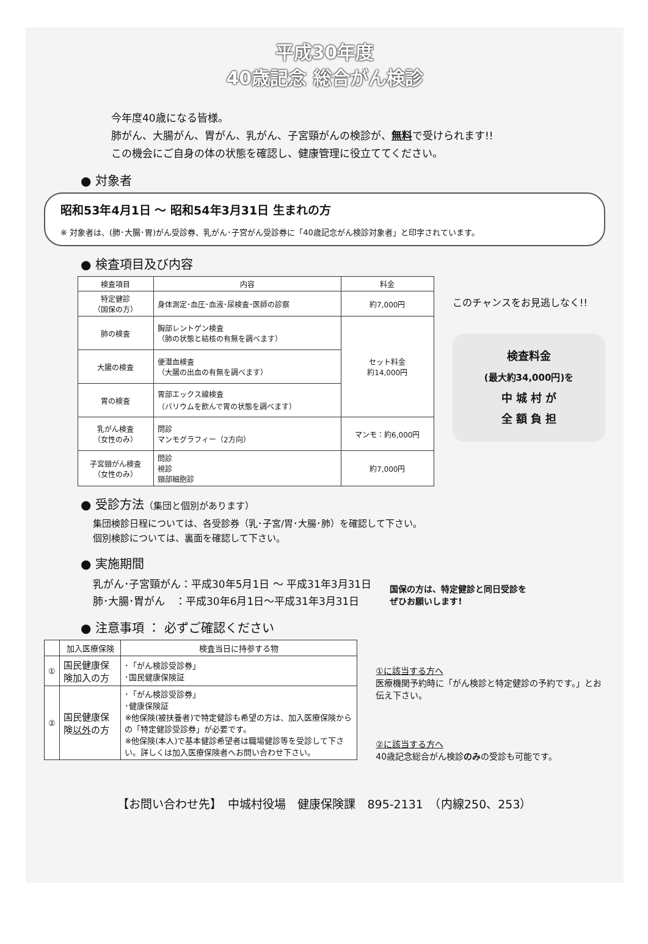平成30年度
40歳記念 総合がん検診
今年度40歳になる皆様。
肺がん、大腸がん、胃がん、乳がん、子宮頸がんの検診が、無料で受けられます!!
この機会にご自身の体の状態を確認し、健康管理に役立ててください。
● 対象者
昭和53年4月1日 ～ 昭和54年3月31日 生まれの方
※ 対象者は、(肺･大腸･胃)がん受診券、乳がん･子宮がん受診券に「40歳記念がん検診対象者」と印字されています。
● 検査項目及び内容
| 検査項目 | 内容 | 料金 |
| --- | --- | --- |
| 特定健診 （国保の方） | 身体測定･血圧･血液･尿検査･医師の診察 | 約7,000円 |
| 肺の検査 | 胸部レントゲン検査 （肺の状態と結核の有無を調べます） | セット料金 約14,000円 |
| 大腸の検査 | 便潜血検査 （大腸の出血の有無を調べます） | |
| 胃の検査 | 胃部エックス線検査 （バリウムを飲んで胃の状態を調べます） | |
| 乳がん検査 （女性のみ） | 問診 マンモグラフィー（2方向） | マンモ：約6,000円 |
| 子宮頸がん検査 （女性のみ） | 問診 視診 頸部細胞診 | 約7,000円 |
このチャンスをお見逃しなく!!
検査料金
(最大約34,000円)を
中 城 村 が
全 額 負 担
● 受診方法（集団と個別があります）
集団検診日程については、各受診券（乳･子宮/胃･大腸･肺）を確認して下さい。
個別検診については、裏面を確認して下さい。
● 実施期間
乳がん･子宮頸がん：平成30年5月1日 ～ 平成31年3月31日
肺･大腸･胃がん　：平成30年6月1日～平成31年3月31日
● 注意事項 ： 必ずご確認ください
国保の方は、特定健診と同日受診を
ぜひお願いします!
| | 加入医療保険 | 検査当日に持参する物 |
| --- | --- | --- |
| ① | 国民健康保険加入の方 | ･「がん検診受診券」 ･国民健康保険証 |
| ② | 国民健康保険 以外 の方 | ･「がん検診受診券」 ･健康保険証 ※他保険(被扶養者)で特定健診も希望の方は、加入医療保険からの「特定健診受診券」が必要です。 ※他保険(本人)で基本健診希望者は職場健診等を受診して下さい。詳しくは加入医療保険者へお問い合わせ下さい。 |
①に該当する方へ
医療機関予約時に「がん検診と特定健診の予約です。」とお伝え下さい。
②に該当する方へ
40歳記念総合がん検診のみの受診も可能です。
【お問い合わせ先】　中城村役場　健康保険課　895-2131　（内線250、253）